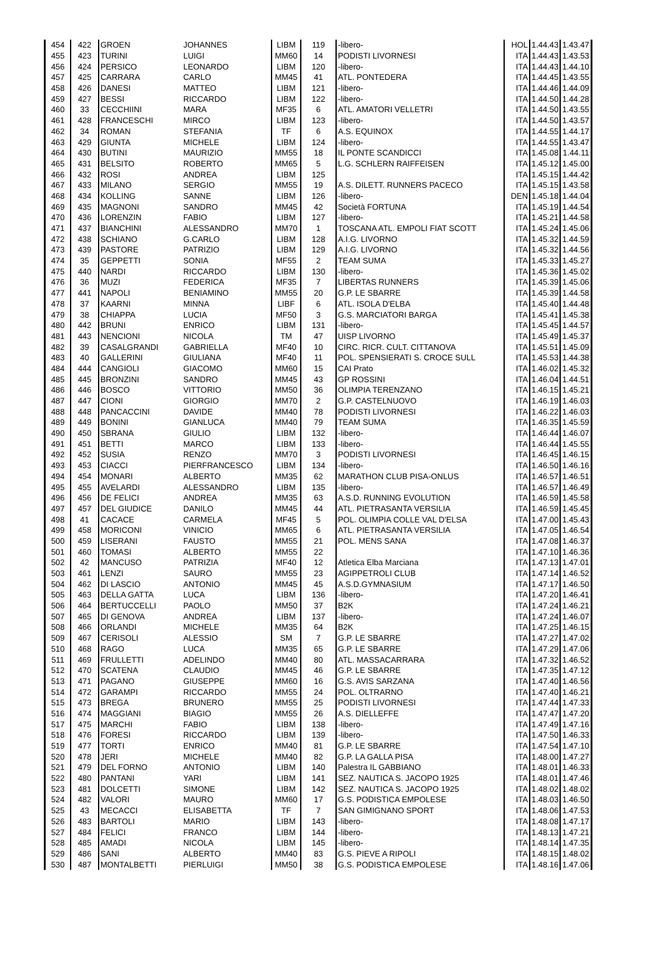| 454 | 422 | GROEN | JOHANNES | LIBM | 119 | -libero- | HOL | 1.44.43 | 1.43.47 |
| 455 | 423 | TURINI | LUIGI | MM60 | 14 | PODISTI LIVORNESI | ITA | 1.44.43 | 1.43.53 |
| 456 | 424 | PERSICO | LEONARDO | LIBM | 120 | -libero- | ITA | 1.44.43 | 1.44.10 |
| 457 | 425 | CARRARA | CARLO | MM45 | 41 | ATL. PONTEDERA | ITA | 1.44.45 | 1.43.55 |
| 458 | 426 | DANESI | MATTEO | LIBM | 121 | -libero- | ITA | 1.44.46 | 1.44.09 |
| 459 | 427 | BESSI | RICCARDO | LIBM | 122 | -libero- | ITA | 1.44.50 | 1.44.28 |
| 460 | 33 | CECCHIINI | MARA | MF35 | 6 | ATL. AMATORI VELLETRI | ITA | 1.44.50 | 1.43.55 |
| 461 | 428 | FRANCESCHI | MIRCO | LIBM | 123 | -libero- | ITA | 1.44.50 | 1.43.57 |
| 462 | 34 | ROMAN | STEFANIA | TF | 6 | A.S. EQUINOX | ITA | 1.44.55 | 1.44.17 |
| 463 | 429 | GIUNTA | MICHELE | LIBM | 124 | -libero- | ITA | 1.44.55 | 1.43.47 |
| 464 | 430 | BUTINI | MAURIZIO | MM55 | 18 | IL PONTE SCANDICCI | ITA | 1.45.08 | 1.44.11 |
| 465 | 431 | BELSITO | ROBERTO | MM65 | 5 | L.G. SCHLERN RAIFFEISEN | ITA | 1.45.12 | 1.45.00 |
| 466 | 432 | ROSI | ANDREA | LIBM | 125 | | ITA | 1.45.15 | 1.44.42 |
| 467 | 433 | MILANO | SERGIO | MM55 | 19 | A.S. DILETT. RUNNERS PACECO | ITA | 1.45.15 | 1.43.58 |
| 468 | 434 | KOLLING | SANNE | LIBM | 126 | -libero- | DEN | 1.45.18 | 1.44.04 |
| 469 | 435 | MAGNONI | SANDRO | MM45 | 42 | Società FORTUNA | ITA | 1.45.19 | 1.44.54 |
| 470 | 436 | LORENZIN | FABIO | LIBM | 127 | -libero- | ITA | 1.45.21 | 1.44.58 |
| 471 | 437 | BIANCHINI | ALESSANDRO | MM70 | 1 | TOSCANA ATL. EMPOLI FIAT SCOTT | ITA | 1.45.24 | 1.45.06 |
| 472 | 438 | SCHIANO | G.CARLO | LIBM | 128 | A.I.G. LIVORNO | ITA | 1.45.32 | 1.44.59 |
| 473 | 439 | PASTORE | PATRIZIO | LIBM | 129 | A.I.G. LIVORNO | ITA | 1.45.32 | 1.44.56 |
| 474 | 35 | GEPPETTI | SONIA | MF55 | 2 | TEAM SUMA | ITA | 1.45.33 | 1.45.27 |
| 475 | 440 | NARDI | RICCARDO | LIBM | 130 | -libero- | ITA | 1.45.36 | 1.45.02 |
| 476 | 36 | MUZI | FEDERICA | MF35 | 7 | LIBERTAS RUNNERS | ITA | 1.45.39 | 1.45.06 |
| 477 | 441 | NAPOLI | BENIAMINO | MM55 | 20 | G.P. LE SBARRE | ITA | 1.45.39 | 1.44.58 |
| 478 | 37 | KAARNI | MINNA | LIBF | 6 | ATL. ISOLA D'ELBA | ITA | 1.45.40 | 1.44.48 |
| 479 | 38 | CHIAPPA | LUCIA | MF50 | 3 | G.S. MARCIATORI BARGA | ITA | 1.45.41 | 1.45.38 |
| 480 | 442 | BRUNI | ENRICO | LIBM | 131 | -libero- | ITA | 1.45.45 | 1.44.57 |
| 481 | 443 | NENCIONI | NICOLA | TM | 47 | UISP LIVORNO | ITA | 1.45.49 | 1.45.37 |
| 482 | 39 | CASALGRANDI | GABRIELLA | MF40 | 10 | CIRC. RICR. CULT. CITTANOVA | ITA | 1.45.51 | 1.45.09 |
| 483 | 40 | GALLERINI | GIULIANA | MF40 | 11 | POL. SPENSIERATI S. CROCE SULL | ITA | 1.45.53 | 1.44.38 |
| 484 | 444 | CANGIOLI | GIACOMO | MM60 | 15 | CAI Prato | ITA | 1.46.02 | 1.45.32 |
| 485 | 445 | BRONZINI | SANDRO | MM45 | 43 | GP ROSSINI | ITA | 1.46.04 | 1.44.51 |
| 486 | 446 | BOSCO | VITTORIO | MM50 | 36 | OLIMPIA TERENZANO | ITA | 1.46.15 | 1.45.21 |
| 487 | 447 | CIONI | GIORGIO | MM70 | 2 | G.P. CASTELNUOVO | ITA | 1.46.19 | 1.46.03 |
| 488 | 448 | PANCACCINI | DAVIDE | MM40 | 78 | PODISTI LIVORNESI | ITA | 1.46.22 | 1.46.03 |
| 489 | 449 | BONINI | GIANLUCA | MM40 | 79 | TEAM SUMA | ITA | 1.46.35 | 1.45.59 |
| 490 | 450 | SBRANA | GIULIO | LIBM | 132 | -libero- | ITA | 1.46.44 | 1.46.07 |
| 491 | 451 | BETTI | MARCO | LIBM | 133 | -libero- | ITA | 1.46.44 | 1.45.55 |
| 492 | 452 | SUSIA | RENZO | MM70 | 3 | PODISTI LIVORNESI | ITA | 1.46.45 | 1.46.15 |
| 493 | 453 | CIACCI | PIERFRANCESCO | LIBM | 134 | -libero- | ITA | 1.46.50 | 1.46.16 |
| 494 | 454 | MONARI | ALBERTO | MM35 | 62 | MARATHON CLUB PISA-ONLUS | ITA | 1.46.57 | 1.46.51 |
| 495 | 455 | AVELARDI | ALESSANDRO | LIBM | 135 | -libero- | ITA | 1.46.57 | 1.46.49 |
| 496 | 456 | DE FELICI | ANDREA | MM35 | 63 | A.S.D. RUNNING EVOLUTION | ITA | 1.46.59 | 1.45.58 |
| 497 | 457 | DEL GIUDICE | DANILO | MM45 | 44 | ATL. PIETRASANTA VERSILIA | ITA | 1.46.59 | 1.45.45 |
| 498 | 41 | CACACE | CARMELA | MF45 | 5 | POL. OLIMPIA COLLE VAL D'ELSA | ITA | 1.47.00 | 1.45.43 |
| 499 | 458 | MORICONI | VINICIO | MM65 | 6 | ATL. PIETRASANTA VERSILIA | ITA | 1.47.05 | 1.46.54 |
| 500 | 459 | LISERANI | FAUSTO | MM55 | 21 | POL. MENS SANA | ITA | 1.47.08 | 1.46.37 |
| 501 | 460 | TOMASI | ALBERTO | MM55 | 22 | | ITA | 1.47.10 | 1.46.36 |
| 502 | 42 | MANCUSO | PATRIZIA | MF40 | 12 | Atletica Elba Marciana | ITA | 1.47.13 | 1.47.01 |
| 503 | 461 | LENZI | SAURO | MM55 | 23 | AGIPPETROLI CLUB | ITA | 1.47.14 | 1.46.52 |
| 504 | 462 | DI LASCIO | ANTONIO | MM45 | 45 | A.S.D.GYMNASIUM | ITA | 1.47.17 | 1.46.50 |
| 505 | 463 | DELLA GATTA | LUCA | LIBM | 136 | -libero- | ITA | 1.47.20 | 1.46.41 |
| 506 | 464 | BERTUCCELLI | PAOLO | MM50 | 37 | B2K | ITA | 1.47.24 | 1.46.21 |
| 507 | 465 | DI GENOVA | ANDREA | LIBM | 137 | -libero- | ITA | 1.47.24 | 1.46.07 |
| 508 | 466 | ORLANDI | MICHELE | MM35 | 64 | B2K | ITA | 1.47.25 | 1.46.15 |
| 509 | 467 | CERISOLI | ALESSIO | SM | 7 | G.P. LE SBARRE | ITA | 1.47.27 | 1.47.02 |
| 510 | 468 | RAGO | LUCA | MM35 | 65 | G.P. LE SBARRE | ITA | 1.47.29 | 1.47.06 |
| 511 | 469 | FRULLETTI | ADELINDO | MM40 | 80 | ATL. MASSACARRARA | ITA | 1.47.32 | 1.46.52 |
| 512 | 470 | SCATENA | CLAUDIO | MM45 | 46 | G.P. LE SBARRE | ITA | 1.47.35 | 1.47.12 |
| 513 | 471 | PAGANO | GIUSEPPE | MM60 | 16 | G.S. AVIS SARZANA | ITA | 1.47.40 | 1.46.56 |
| 514 | 472 | GARAMPI | RICCARDO | MM55 | 24 | POL. OLTRARNO | ITA | 1.47.40 | 1.46.21 |
| 515 | 473 | BREGA | BRUNERO | MM55 | 25 | PODISTI LIVORNESI | ITA | 1.47.44 | 1.47.33 |
| 516 | 474 | MAGGIANI | BIAGIO | MM55 | 26 | A.S. DIELLEFFE | ITA | 1.47.47 | 1.47.20 |
| 517 | 475 | MARCHI | FABIO | LIBM | 138 | -libero- | ITA | 1.47.49 | 1.47.16 |
| 518 | 476 | FORESI | RICCARDO | LIBM | 139 | -libero- | ITA | 1.47.50 | 1.46.33 |
| 519 | 477 | TORTI | ENRICO | MM40 | 81 | G.P. LE SBARRE | ITA | 1.47.54 | 1.47.10 |
| 520 | 478 | JERI | MICHELE | MM40 | 82 | G.P. LA GALLA PISA | ITA | 1.48.00 | 1.47.27 |
| 521 | 479 | DEL FORNO | ANTONIO | LIBM | 140 | Palestra IL GABBIANO | ITA | 1.48.01 | 1.46.33 |
| 522 | 480 | PANTANI | YARI | LIBM | 141 | SEZ. NAUTICA S. JACOPO 1925 | ITA | 1.48.01 | 1.47.46 |
| 523 | 481 | DOLCETTI | SIMONE | LIBM | 142 | SEZ. NAUTICA S. JACOPO 1925 | ITA | 1.48.02 | 1.48.02 |
| 524 | 482 | VALORI | MAURO | MM60 | 17 | G.S. PODISTICA EMPOLESE | ITA | 1.48.03 | 1.46.50 |
| 525 | 43 | MECACCI | ELISABETTA | TF | 7 | SAN GIMIGNANO SPORT | ITA | 1.48.06 | 1.47.53 |
| 526 | 483 | BARTOLI | MARIO | LIBM | 143 | -libero- | ITA | 1.48.08 | 1.47.17 |
| 527 | 484 | FELICI | FRANCO | LIBM | 144 | -libero- | ITA | 1.48.13 | 1.47.21 |
| 528 | 485 | AMADI | NICOLA | LIBM | 145 | -libero- | ITA | 1.48.14 | 1.47.35 |
| 529 | 486 | SANI | ALBERTO | MM40 | 83 | G.S. PIEVE A RIPOLI | ITA | 1.48.15 | 1.48.02 |
| 530 | 487 | MONTALBETTI | PIERLUIGI | MM50 | 38 | G.S. PODISTICA EMPOLESE | ITA | 1.48.16 | 1.47.06 |